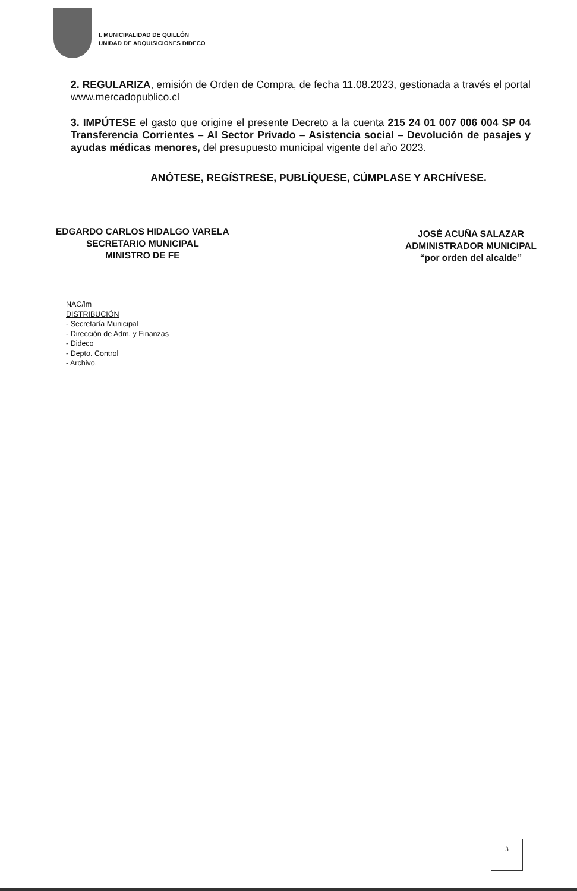I. MUNICIPALIDAD DE QUILLÓN
UNIDAD DE ADQUISICIONES DIDECO
2. REGULARIZA, emisión de Orden de Compra, de fecha 11.08.2023, gestionada a través el portal www.mercadopublico.cl
3. IMPÚTESE el gasto que origine el presente Decreto a la cuenta 215 24 01 007 006 004 SP 04 Transferencia Corrientes – Al Sector Privado – Asistencia social – Devolución de pasajes y ayudas médicas menores, del presupuesto municipal vigente del año 2023.
ANÓTESE, REGÍSTRESE, PUBLÍQUESE, CÚMPLASE Y ARCHÍVESE.
EDGARDO CARLOS HIDALGO VARELA
SECRETARIO MUNICIPAL
MINISTRO DE FE
JOSÉ ACUÑA SALAZAR
ADMINISTRADOR MUNICIPAL
“por orden del alcalde”
NAC/lm
DISTRIBUCIÓN
- Secretaría Municipal
- Dirección de Adm. y Finanzas
- Dideco
- Depto. Control
- Archivo.
3